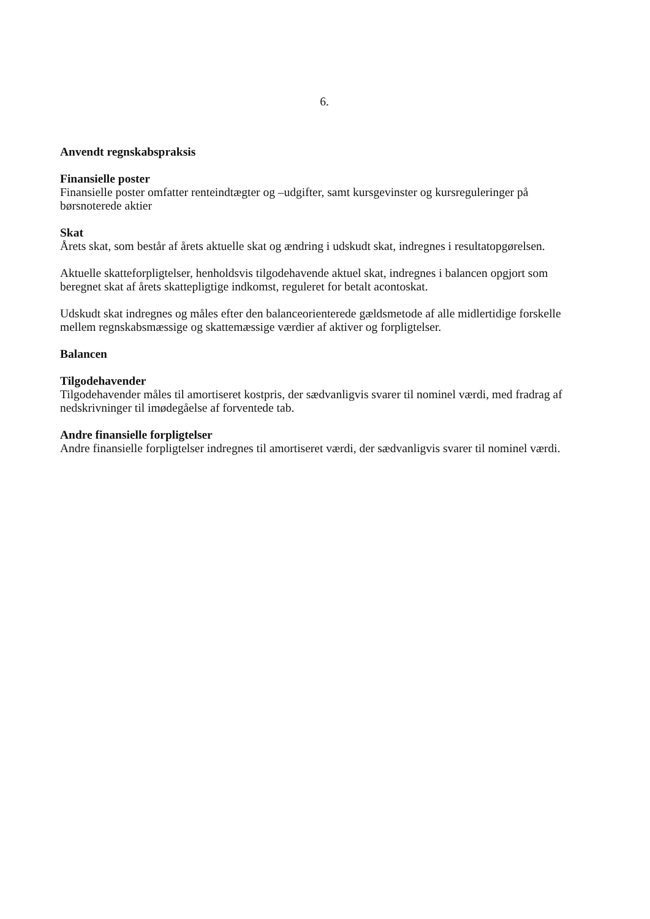6.
Anvendt regnskabspraksis
Finansielle poster
Finansielle poster omfatter renteindtægter og –udgifter, samt kursgevinster og kursreguleringer på børsnoterede aktier
Skat
Årets skat, som består af årets aktuelle skat og ændring i udskudt skat, indregnes i resultatopgørelsen.
Aktuelle skatteforpligtelser, henholdsvis tilgodehavende aktuel skat, indregnes i balancen opgjort som beregnet skat af årets skattepligtige indkomst, reguleret for betalt acontoskat.
Udskudt skat indregnes og måles efter den balanceorienterede gældsmetode af alle midlertidige forskelle mellem regnskabsmæssige og skattemæssige værdier af aktiver og forpligtelser.
Balancen
Tilgodehavender
Tilgodehavender måles til amortiseret kostpris, der sædvanligvis svarer til nominel værdi, med fradrag af nedskrivninger til imødegåelse af forventede tab.
Andre finansielle forpligtelser
Andre finansielle forpligtelser indregnes til amortiseret værdi, der sædvanligvis svarer til nominel værdi.